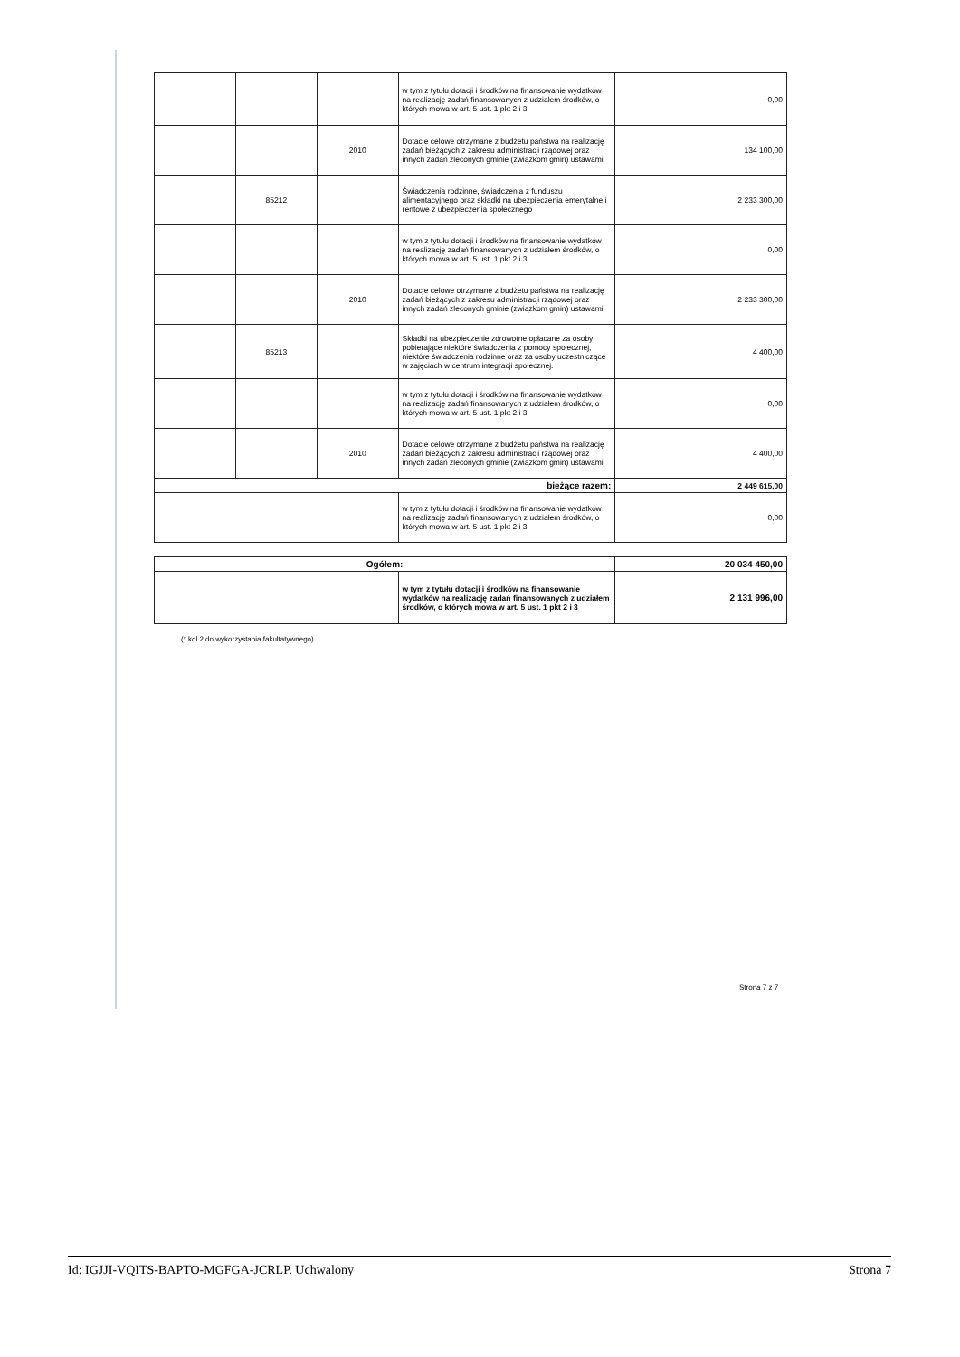| | | | w tym z tytułu dotacji i środków na finansowanie wydatków na realizację zadań finansowanych z udziałem środków, o których mowa w art. 5 ust. 1 pkt 2 i 3 | 0,00 |
| | | 2010 | Dotacje celowe otrzymane z budżetu państwa na realizację zadań bieżących z zakresu administracji rządowej oraz innych zadań zleconych gminie (związkom gmin) ustawami | 134 100,00 |
| | 85212 | | Świadczenia rodzinne, świadczenia z funduszu alimentacyjnego oraz składki na ubezpieczenia emerytalne i rentowe z ubezpieczenia społecznego | 2 233 300,00 |
| | | | w tym z tytułu dotacji i środków na finansowanie wydatków na realizację zadań finansowanych z udziałem środków, o których mowa w art. 5 ust. 1 pkt 2 i 3 | 0,00 |
| | | 2010 | Dotacje celowe otrzymane z budżetu państwa na realizację zadań bieżących z zakresu administracji rządowej oraz innych zadań zleconych gminie (związkom gmin) ustawami | 2 233 300,00 |
| | 85213 | | Składki na ubezpieczenie zdrowotne opłacane za osoby pobierające niektóre świadczenia z pomocy społecznej, niektóre świadczenia rodzinne oraz za osoby uczestniczące w zajęciach w centrum integracji społecznej. | 4 400,00 |
| | | | w tym z tytułu dotacji i środków na finansowanie wydatków na realizację zadań finansowanych z udziałem środków, o których mowa w art. 5 ust. 1 pkt 2 i 3 | 0,00 |
| | | 2010 | Dotacje celowe otrzymane z budżetu państwa na realizację zadań bieżących z zakresu administracji rządowej oraz innych zadań zleconych gminie (związkom gmin) ustawami | 4 400,00 |
| bieżące razem: | | | | 2 449 615,00 |
| | | | w tym z tytułu dotacji i środków na finansowanie wydatków na realizację zadań finansowanych z udziałem środków, o których mowa w art. 5 ust. 1 pkt 2 i 3 | 0,00 |
| Ogółem: | | 20 034 450,00 |
| | w tym z tytułu dotacji i środków na finansowanie wydatków na realizację zadań finansowanych z udziałem środków, o których mowa w art. 5 ust. 1 pkt 2 i 3 | 2 131 996,00 |
(* kol 2 do wykorzystania fakultatywnego)
Strona 7 z 7
Id: IGJJI-VQITS-BAPTO-MGFGA-JCRLP. Uchwalony Strona 7